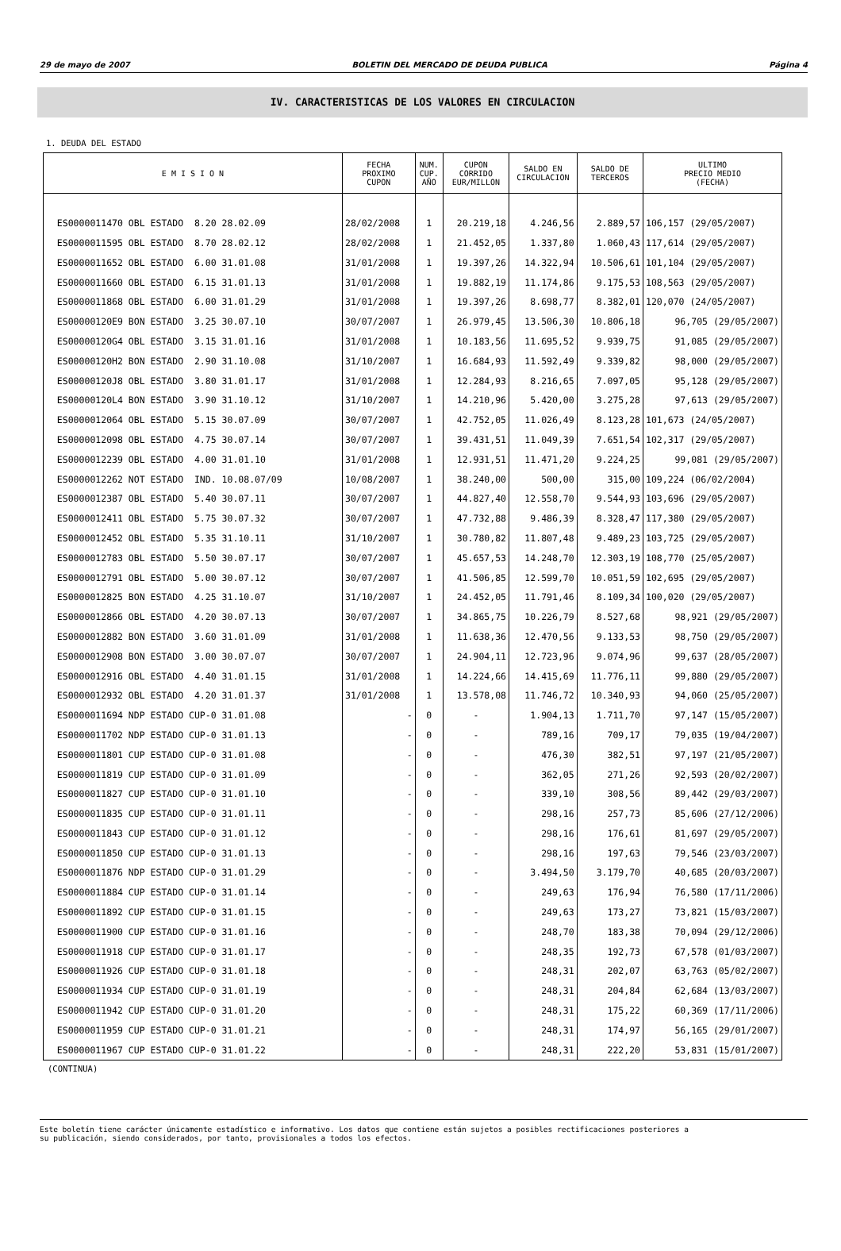29 de mayo de 2007 BOLETIN DEL MERCADO DE DEUDA PUBLICA Página 4
IV. CARACTERISTICAS DE LOS VALORES EN CIRCULACION
1. DEUDA DEL ESTADO
| E M I S I O N | FECHA PROXIMO CUPON | NUM. CUP. AÑO | CUPON CORRIDO EUR/MILLON | SALDO EN CIRCULACION | SALDO DE TERCEROS | ULTIMO PRECIO MEDIO (FECHA) |
| --- | --- | --- | --- | --- | --- | --- |
| ES0000011470 OBL ESTADO 8.20 28.02.09 | 28/02/2008 | 1 | 20.219,18 | 4.246,56 | 2.889,57 | 106,157 (29/05/2007) |
| ES0000011595 OBL ESTADO 8.70 28.02.12 | 28/02/2008 | 1 | 21.452,05 | 1.337,80 | 1.060,43 | 117,614 (29/05/2007) |
| ES0000011652 OBL ESTADO 6.00 31.01.08 | 31/01/2008 | 1 | 19.397,26 | 14.322,94 | 10.506,61 | 101,104 (29/05/2007) |
| ES0000011660 OBL ESTADO 6.15 31.01.13 | 31/01/2008 | 1 | 19.882,19 | 11.174,86 | 9.175,53 | 108,563 (29/05/2007) |
| ES0000011868 OBL ESTADO 6.00 31.01.29 | 31/01/2008 | 1 | 19.397,26 | 8.698,77 | 8.382,01 | 120,070 (24/05/2007) |
| ES00000120E9 BON ESTADO 3.25 30.07.10 | 30/07/2007 | 1 | 26.979,45 | 13.506,30 | 10.806,18 | 96,705 (29/05/2007) |
| ES00000120G4 OBL ESTADO 3.15 31.01.16 | 31/01/2008 | 1 | 10.183,56 | 11.695,52 | 9.939,75 | 91,085 (29/05/2007) |
| ES00000120H2 BON ESTADO 2.90 31.10.08 | 31/10/2007 | 1 | 16.684,93 | 11.592,49 | 9.339,82 | 98,000 (29/05/2007) |
| ES00000120J8 OBL ESTADO 3.80 31.01.17 | 31/01/2008 | 1 | 12.284,93 | 8.216,65 | 7.097,05 | 95,128 (29/05/2007) |
| ES00000120L4 BON ESTADO 3.90 31.10.12 | 31/10/2007 | 1 | 14.210,96 | 5.420,00 | 3.275,28 | 97,613 (29/05/2007) |
| ES0000012064 OBL ESTADO 5.15 30.07.09 | 30/07/2007 | 1 | 42.752,05 | 11.026,49 | 8.123,28 | 101,673 (24/05/2007) |
| ES0000012098 OBL ESTADO 4.75 30.07.14 | 30/07/2007 | 1 | 39.431,51 | 11.049,39 | 7.651,54 | 102,317 (29/05/2007) |
| ES0000012239 OBL ESTADO 4.00 31.01.10 | 31/01/2008 | 1 | 12.931,51 | 11.471,20 | 9.224,25 | 99,081 (29/05/2007) |
| ES0000012262 NOT ESTADO IND. 10.08.07/09 | 10/08/2007 | 1 | 38.240,00 | 500,00 | 315,00 | 109,224 (06/02/2004) |
| ES0000012387 OBL ESTADO 5.40 30.07.11 | 30/07/2007 | 1 | 44.827,40 | 12.558,70 | 9.544,93 | 103,696 (29/05/2007) |
| ES0000012411 OBL ESTADO 5.75 30.07.32 | 30/07/2007 | 1 | 47.732,88 | 9.486,39 | 8.328,47 | 117,380 (29/05/2007) |
| ES0000012452 OBL ESTADO 5.35 31.10.11 | 31/10/2007 | 1 | 30.780,82 | 11.807,48 | 9.489,23 | 103,725 (29/05/2007) |
| ES0000012783 OBL ESTADO 5.50 30.07.17 | 30/07/2007 | 1 | 45.657,53 | 14.248,70 | 12.303,19 | 108,770 (25/05/2007) |
| ES0000012791 OBL ESTADO 5.00 30.07.12 | 30/07/2007 | 1 | 41.506,85 | 12.599,70 | 10.051,59 | 102,695 (29/05/2007) |
| ES0000012825 BON ESTADO 4.25 31.10.07 | 31/10/2007 | 1 | 24.452,05 | 11.791,46 | 8.109,34 | 100,020 (29/05/2007) |
| ES0000012866 OBL ESTADO 4.20 30.07.13 | 30/07/2007 | 1 | 34.865,75 | 10.226,79 | 8.527,68 | 98,921 (29/05/2007) |
| ES0000012882 BON ESTADO 3.60 31.01.09 | 31/01/2008 | 1 | 11.638,36 | 12.470,56 | 9.133,53 | 98,750 (29/05/2007) |
| ES0000012908 BON ESTADO 3.00 30.07.07 | 30/07/2007 | 1 | 24.904,11 | 12.723,96 | 9.074,96 | 99,637 (28/05/2007) |
| ES0000012916 OBL ESTADO 4.40 31.01.15 | 31/01/2008 | 1 | 14.224,66 | 14.415,69 | 11.776,11 | 99,880 (29/05/2007) |
| ES0000012932 OBL ESTADO 4.20 31.01.37 | 31/01/2008 | 1 | 13.578,08 | 11.746,72 | 10.340,93 | 94,060 (25/05/2007) |
| ES0000011694 NDP ESTADO CUP-0 31.01.08 | - | 0 | - | 1.904,13 | 1.711,70 | 97,147 (15/05/2007) |
| ES0000011702 NDP ESTADO CUP-0 31.01.13 | - | 0 | - | 789,16 | 709,17 | 79,035 (19/04/2007) |
| ES0000011801 CUP ESTADO CUP-0 31.01.08 | - | 0 | - | 476,30 | 382,51 | 97,197 (21/05/2007) |
| ES0000011819 CUP ESTADO CUP-0 31.01.09 | - | 0 | - | 362,05 | 271,26 | 92,593 (20/02/2007) |
| ES0000011827 CUP ESTADO CUP-0 31.01.10 | - | 0 | - | 339,10 | 308,56 | 89,442 (29/03/2007) |
| ES0000011835 CUP ESTADO CUP-0 31.01.11 | - | 0 | - | 298,16 | 257,73 | 85,606 (27/12/2006) |
| ES0000011843 CUP ESTADO CUP-0 31.01.12 | - | 0 | - | 298,16 | 176,61 | 81,697 (29/05/2007) |
| ES0000011850 CUP ESTADO CUP-0 31.01.13 | - | 0 | - | 298,16 | 197,63 | 79,546 (23/03/2007) |
| ES0000011876 NDP ESTADO CUP-0 31.01.29 | - | 0 | - | 3.494,50 | 3.179,70 | 40,685 (20/03/2007) |
| ES0000011884 CUP ESTADO CUP-0 31.01.14 | - | 0 | - | 249,63 | 176,94 | 76,580 (17/11/2006) |
| ES0000011892 CUP ESTADO CUP-0 31.01.15 | - | 0 | - | 249,63 | 173,27 | 73,821 (15/03/2007) |
| ES0000011900 CUP ESTADO CUP-0 31.01.16 | - | 0 | - | 248,70 | 183,38 | 70,094 (29/12/2006) |
| ES0000011918 CUP ESTADO CUP-0 31.01.17 | - | 0 | - | 248,35 | 192,73 | 67,578 (01/03/2007) |
| ES0000011926 CUP ESTADO CUP-0 31.01.18 | - | 0 | - | 248,31 | 202,07 | 63,763 (05/02/2007) |
| ES0000011934 CUP ESTADO CUP-0 31.01.19 | - | 0 | - | 248,31 | 204,84 | 62,684 (13/03/2007) |
| ES0000011942 CUP ESTADO CUP-0 31.01.20 | - | 0 | - | 248,31 | 175,22 | 60,369 (17/11/2006) |
| ES0000011959 CUP ESTADO CUP-0 31.01.21 | - | 0 | - | 248,31 | 174,97 | 56,165 (29/01/2007) |
| ES0000011967 CUP ESTADO CUP-0 31.01.22 | - | 0 | - | 248,31 | 222,20 | 53,831 (15/01/2007) |
(CONTINUA)
Este boletín tiene carácter únicamente estadístico e informativo. Los datos que contiene están sujetos a posibles rectificaciones posteriores a
su publicación, siendo considerados, por tanto, provisionales a todos los efectos.